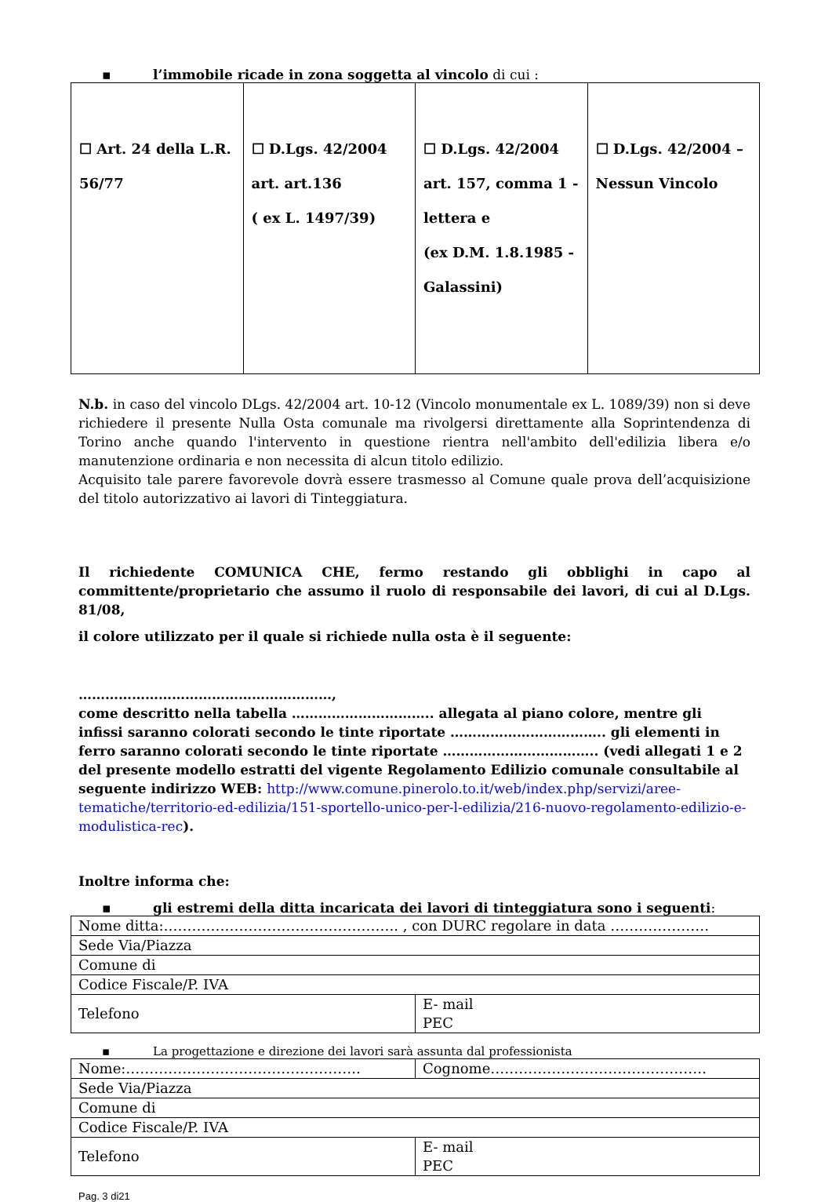▪ l’immobile ricade in zona soggetta al vincolo di cui :
| ☐ Art. 24 della L.R. 56/77 | ☐ D.Lgs. 42/2004 art. art.136 ( ex L. 1497/39) | ☐ D.Lgs. 42/2004 art. 157, comma 1 - lettera e (ex D.M. 1.8.1985 - Galassini) | ☐ D.Lgs. 42/2004 – Nessun Vincolo |
N.b. in caso del vincolo DLgs. 42/2004 art. 10-12 (Vincolo monumentale ex L. 1089/39) non si deve richiedere il presente Nulla Osta comunale ma rivolgersi direttamente alla Soprintendenza di Torino anche quando l'intervento in questione rientra nell'ambito dell'edilizia libera e/o manutenzione ordinaria e non necessita di alcun titolo edilizio.
Acquisito tale parere favorevole dovrà essere trasmesso al Comune quale prova dell’acquisizione del titolo autorizzativo ai lavori di Tinteggiatura.
Il richiedente COMUNICA CHE, fermo restando gli obblighi in capo al committente/proprietario che assumo il ruolo di responsabile dei lavori, di cui al D.Lgs. 81/08,
il colore utilizzato per il quale si richiede nulla osta è il seguente:
…………………………………………………,
come descritto nella tabella ………………………….. allegata al piano colore, mentre gli infissi saranno colorati secondo le tinte riportate …………………………….. gli elementi in ferro saranno colorati secondo le tinte riportate …………………………….. (vedi allegati 1 e 2 del presente modello estratti del vigente Regolamento Edilizio comunale consultabile al seguente indirizzo WEB: http://www.comune.pinerolo.to.it/web/index.php/servizi/aree-tematiche/territorio-ed-edilizia/151-sportello-unico-per-l-edilizia/216-nuovo-regolamento-edilizio-e-modulistica-rec).
Inoltre informa che:
▪ gli estremi della ditta incaricata dei lavori di tinteggiatura sono i seguenti:
| Nome ditta:………………………………………….. , con DURC regolare in data ………………… | |
| Sede Via/Piazza | |
| Comune di | |
| Codice Fiscale/P. IVA | |
| Telefono | E- mail PEC |
▪ La progettazione e direzione dei lavori sarà assunta dal professionista
| Nome:………………………………………….. | Cognome………………………………………. |
| Sede Via/Piazza | |
| Comune di | |
| Codice Fiscale/P. IVA | |
| Telefono | E- mail PEC |
Pag. 3 di21